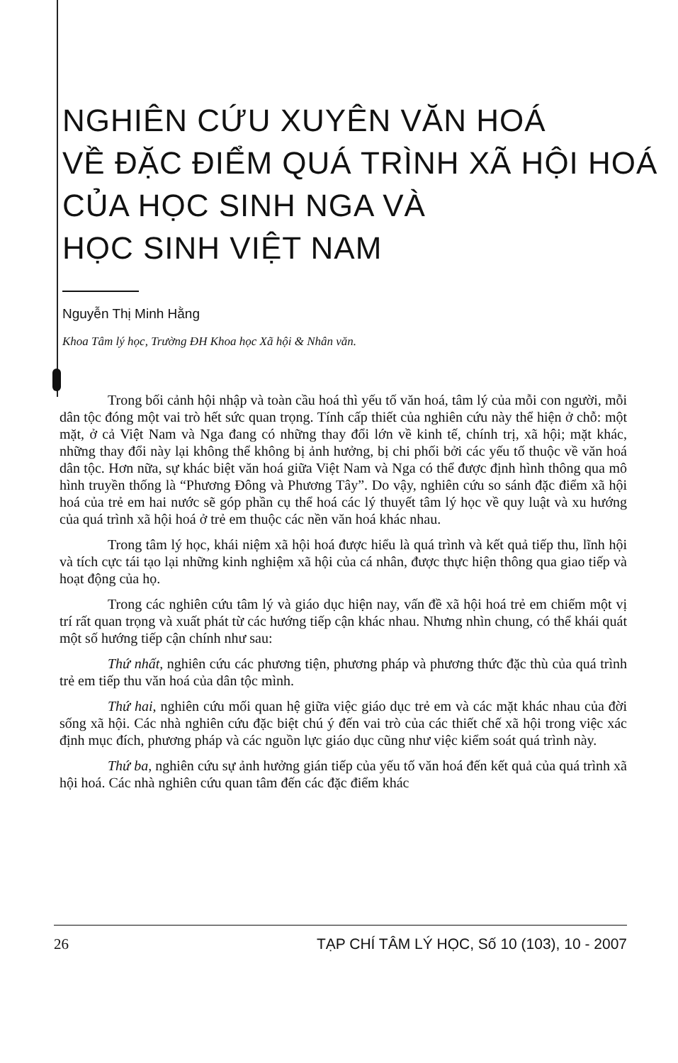NGHIÊN CỨU XUYÊN VĂN HOÁ
VỀ ĐẶC ĐIỂM QUÁ TRÌNH XÃ HỘI HOÁ
CỦA HỌC SINH NGA VÀ
HỌC SINH VIỆT NAM
Nguyễn Thị Minh Hằng
Khoa Tâm lý học, Trường ĐH Khoa học Xã hội & Nhân văn.
Trong bối cảnh hội nhập và toàn cầu hoá thì yếu tố văn hoá, tâm lý của mỗi con người, mỗi dân tộc đóng một vai trò hết sức quan trọng. Tính cấp thiết của nghiên cứu này thể hiện ở chỗ: một mặt, ở cả Việt Nam và Nga đang có những thay đổi lớn về kinh tế, chính trị, xã hội; mặt khác, những thay đổi này lại không thể không bị ảnh hưởng, bị chi phối bởi các yếu tố thuộc về văn hoá dân tộc. Hơn nữa, sự khác biệt văn hoá giữa Việt Nam và Nga có thể được định hình thông qua mô hình truyền thống là “Phương Đông và Phương Tây”. Do vậy, nghiên cứu so sánh đặc điểm xã hội hoá của trẻ em hai nước sẽ góp phần cụ thể hoá các lý thuyết tâm lý học về quy luật và xu hướng của quá trình xã hội hoá ở trẻ em thuộc các nền văn hoá khác nhau.
Trong tâm lý học, khái niệm xã hội hoá được hiểu là quá trình và kết quả tiếp thu, lĩnh hội và tích cực tái tạo lại những kinh nghiệm xã hội của cá nhân, được thực hiện thông qua giao tiếp và hoạt động của họ.
Trong các nghiên cứu tâm lý và giáo dục hiện nay, vấn đề xã hội hoá trẻ em chiếm một vị trí rất quan trọng và xuất phát từ các hướng tiếp cận khác nhau. Nhưng nhìn chung, có thể khái quát một số hướng tiếp cận chính như sau:
Thứ nhất, nghiên cứu các phương tiện, phương pháp và phương thức đặc thù của quá trình trẻ em tiếp thu văn hoá của dân tộc mình.
Thứ hai, nghiên cứu mối quan hệ giữa việc giáo dục trẻ em và các mặt khác nhau của đời sống xã hội. Các nhà nghiên cứu đặc biệt chú ý đến vai trò của các thiết chế xã hội trong việc xác định mục đích, phương pháp và các nguồn lực giáo dục cũng như việc kiểm soát quá trình này.
Thứ ba, nghiên cứu sự ảnh hưởng gián tiếp của yếu tố văn hoá đến kết quả của quá trình xã hội hoá. Các nhà nghiên cứu quan tâm đến các đặc điểm khác
26 TẠP CHÍ TÂM LÝ HỌC, Số 10 (103), 10 - 2007